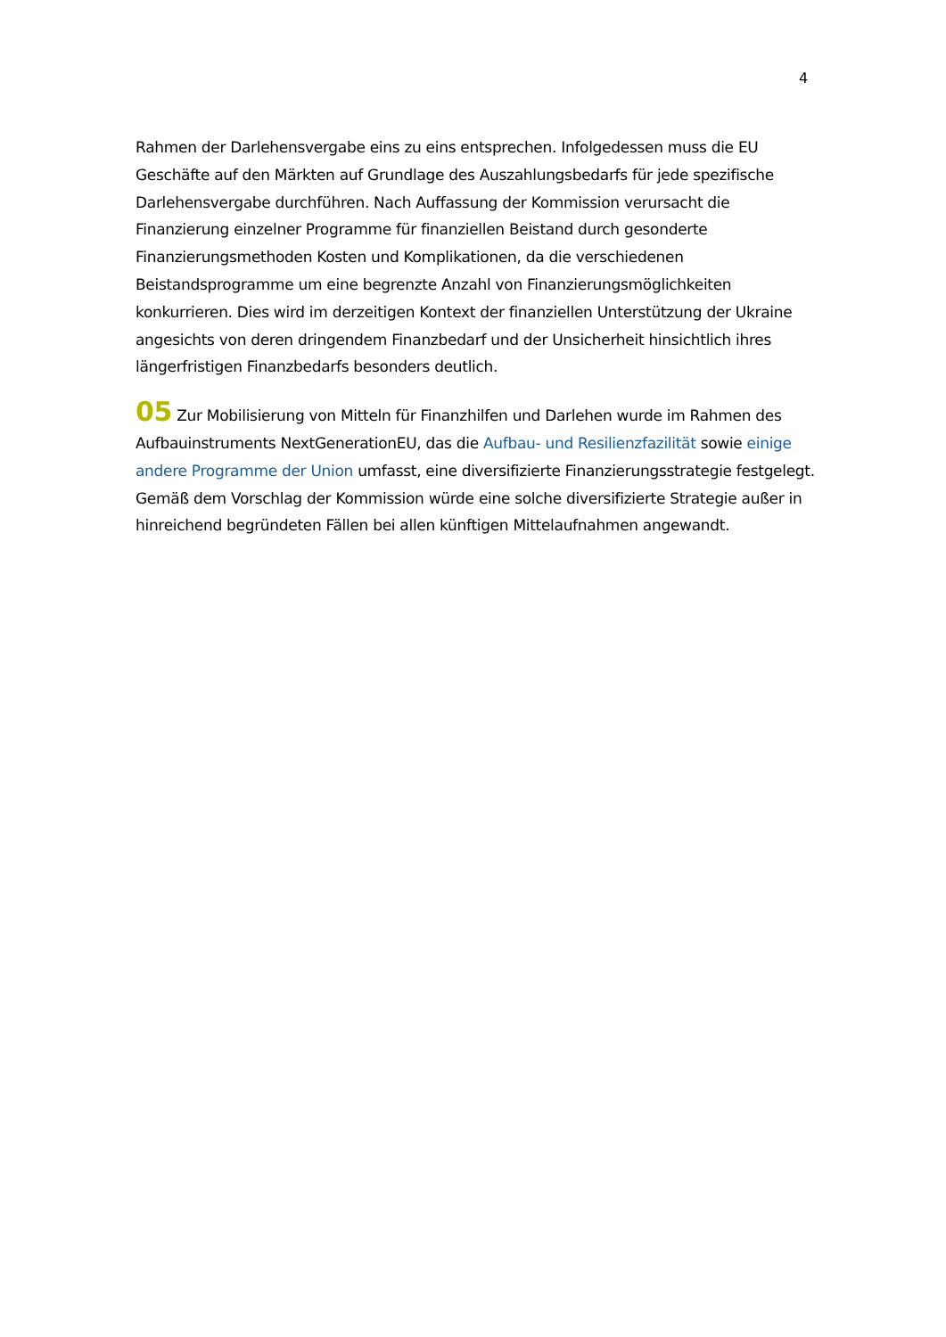4
Rahmen der Darlehensvergabe eins zu eins entsprechen. Infolgedessen muss die EU Geschäfte auf den Märkten auf Grundlage des Auszahlungsbedarfs für jede spezifische Darlehensvergabe durchführen. Nach Auffassung der Kommission verursacht die Finanzierung einzelner Programme für finanziellen Beistand durch gesonderte Finanzierungsmethoden Kosten und Komplikationen, da die verschiedenen Beistandsprogramme um eine begrenzte Anzahl von Finanzierungsmöglichkeiten konkurrieren. Dies wird im derzeitigen Kontext der finanziellen Unterstützung der Ukraine angesichts von deren dringendem Finanzbedarf und der Unsicherheit hinsichtlich ihres längerfristigen Finanzbedarfs besonders deutlich.
05 Zur Mobilisierung von Mitteln für Finanzhilfen und Darlehen wurde im Rahmen des Aufbauinstruments NextGenerationEU, das die Aufbau- und Resilienzfazilität sowie einige andere Programme der Union umfasst, eine diversifizierte Finanzierungsstrategie festgelegt. Gemäß dem Vorschlag der Kommission würde eine solche diversifizierte Strategie außer in hinreichend begründeten Fällen bei allen künftigen Mittelaufnahmen angewandt.